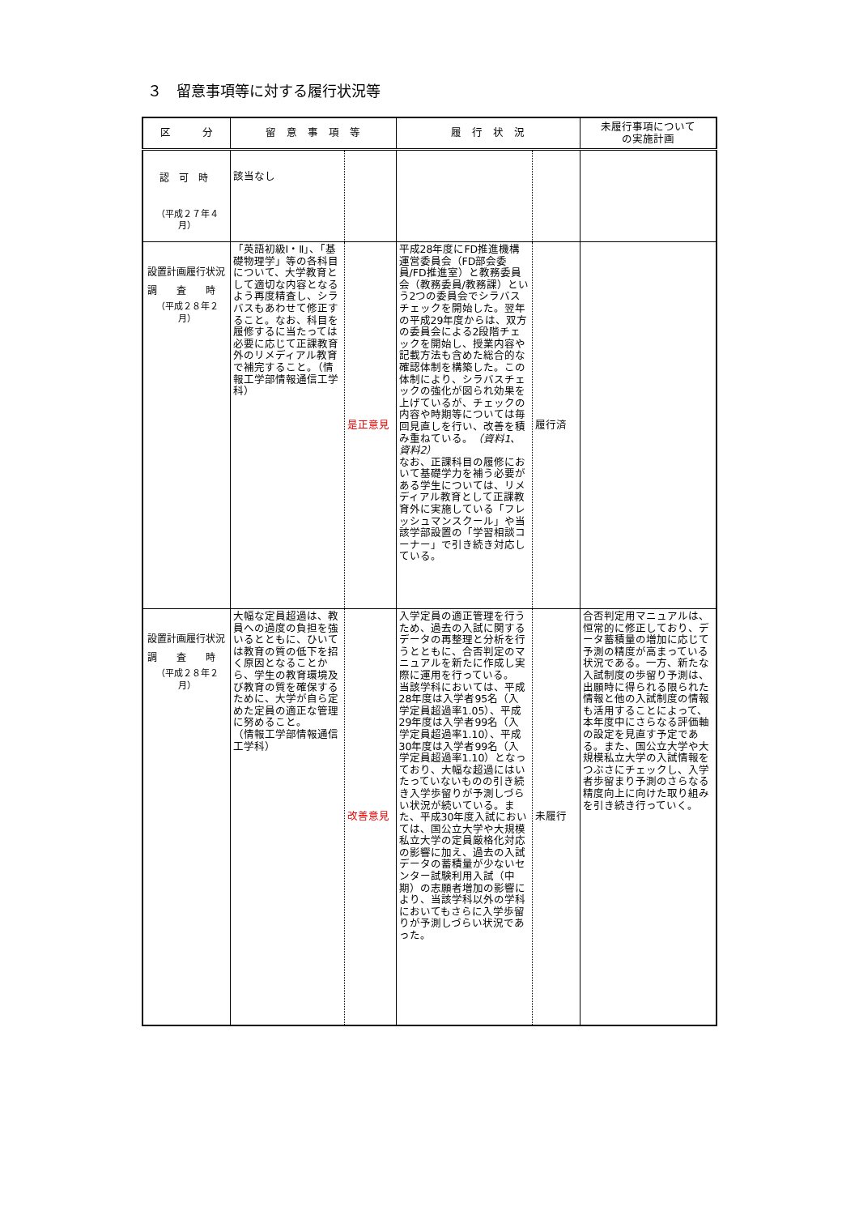３　留意事項等に対する履行状況等
| 区 分 | 留 意 事 項 等 | | 履 行 状 況 | | 未履行事項について の実施計画 |
| --- | --- | --- | --- | --- | --- |
| 認 可 時 （平成２７年４月） | 該当なし | | | | |
| 設置計画履行状況 調 査 時 （平成２８年２月） | 「英語初級Ⅰ・Ⅱ」、「基礎物理学」等の各科目について、大学教育として適切な内容となるよう再度精査し、シラバスもあわせて修正すること。なお、科目を履修するに当たっては必要に応じて正課教育外のリメディアル教育で補完すること。（情報工学部情報通信工学科） | 是正意見 | 平成28年度にFD推進機構運営委員会（FD部会委員/FD推進室）と教務委員会（教務委員/教務課）という2つの委員会でシラバスチェックを開始した。翌年の平成29年度からは、双方の委員会による2段階チェックを開始し、授業内容や記載方法も含めた総合的な確認体制を構築した。この体制により、シラバスチェックの強化が図られ効果を上げているが、チェックの内容や時期等については毎回見直しを行い、改善を積み重ねている。 （資料1、資料2） なお、正課科目の履修において基礎学力を補う必要がある学生については、リメディアル教育として正課教育外に実施している「フレッシュマンスクール」や当該学部設置の「学習相談コーナー」で引き続き対応している。 | 履行済 | |
| 設置計画履行状況 調 査 時 （平成２８年２月） | 大幅な定員超過は、教員への過度の負担を強いるとともに、ひいては教育の質の低下を招く原因となることから、学生の教育環境及び教育の質を確保するために、大学が自ら定めた定員の適正な管理に努めること。 （情報工学部情報通信工学科） | 改善意見 | 入学定員の適正管理を行うため、過去の入試に関するデータの再整理と分析を行うとともに、合否判定のマニュアルを新たに作成し実際に運用を行っている。 当該学科においては、平成28年度は入学者95名（入学定員超過率1.05）、平成29年度は入学者99名（入学定員超過率1.10）、平成30年度は入学者99名（入学定員超過率1.10）となっており、大幅な超過にはいたっていないものの引き続き入学歩留りが予測しづらい状況が続いている。また、平成30年度入試においては、国公立大学や大規模私立大学の定員厳格化対応の影響に加え、過去の入試データの蓄積量が少ないセンター試験利用入試（中期）の志願者増加の影響により、当該学科以外の学科においてもさらに入学歩留りが予測しづらい状況であった。 | 未履行 | 合否判定用マニュアルは、恒常的に修正しており、データ蓄積量の増加に応じて予測の精度が高まっている状況である。一方、新たな入試制度の歩留り予測は、出願時に得られる限られた情報と他の入試制度の情報も活用することによって、本年度中にさらなる評価軸の設定を見直す予定である。また、国公立大学や大規模私立大学の入試情報をつぶさにチェックし、入学者歩留まり予測のさらなる精度向上に向けた取り組みを引き続き行っていく。 |